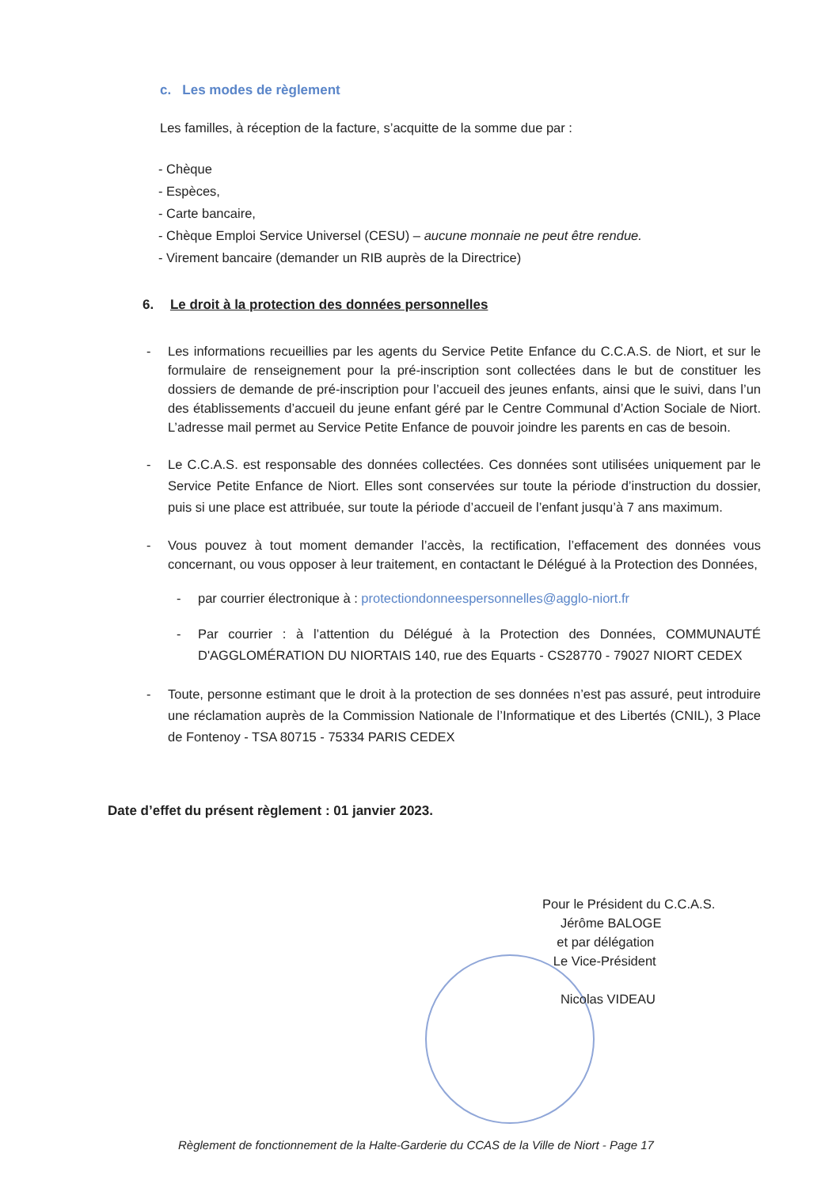c. Les modes de règlement
Les familles, à réception de la facture, s’acquitte de la somme due par :
- Chèque
- Espèces,
- Carte bancaire,
- Chèque Emploi Service Universel (CESU) – aucune monnaie ne peut être rendue.
- Virement bancaire (demander un RIB auprès de la Directrice)
6. Le droit à la protection des données personnelles
- Les informations recueillies par les agents du Service Petite Enfance du C.C.A.S. de Niort, et sur le formulaire de renseignement pour la pré-inscription sont collectées dans le but de constituer les dossiers de demande de pré-inscription pour l’accueil des jeunes enfants, ainsi que le suivi, dans l’un des établissements d’accueil du jeune enfant géré par le Centre Communal d’Action Sociale de Niort. L’adresse mail permet au Service Petite Enfance de pouvoir joindre les parents en cas de besoin.
- Le C.C.A.S. est responsable des données collectées. Ces données sont utilisées uniquement par le Service Petite Enfance de Niort. Elles sont conservées sur toute la période d’instruction du dossier, puis si une place est attribuée, sur toute la période d’accueil de l’enfant jusqu’à 7 ans maximum.
- Vous pouvez à tout moment demander l’accès, la rectification, l’effacement des données vous concernant, ou vous opposer à leur traitement, en contactant le Délégué à la Protection des Données,
- par courrier électronique à : protectiondonneespersonnelles@agglo-niort.fr
- Par courrier : à l’attention du Délégué à la Protection des Données, COMMUNAUTÉ D'AGGLOMÉRATION DU NIORTAIS 140, rue des Equarts - CS28770 - 79027 NIORT CEDEX
- Toute, personne estimant que le droit à la protection de ses données n’est pas assuré, peut introduire une réclamation auprès de la Commission Nationale de l’Informatique et des Libertés (CNIL), 3 Place de Fontenoy - TSA 80715 - 75334 PARIS CEDEX
Date d’effet du présent règlement : 01 janvier 2023.
Pour le Président du C.C.A.S.
Jérôme BALOGE
et par délégation
Le Vice-Président
Nicolas VIDEAU
Règlement de fonctionnement de la Halte-Garderie du CCAS de la Ville de Niort - Page 17